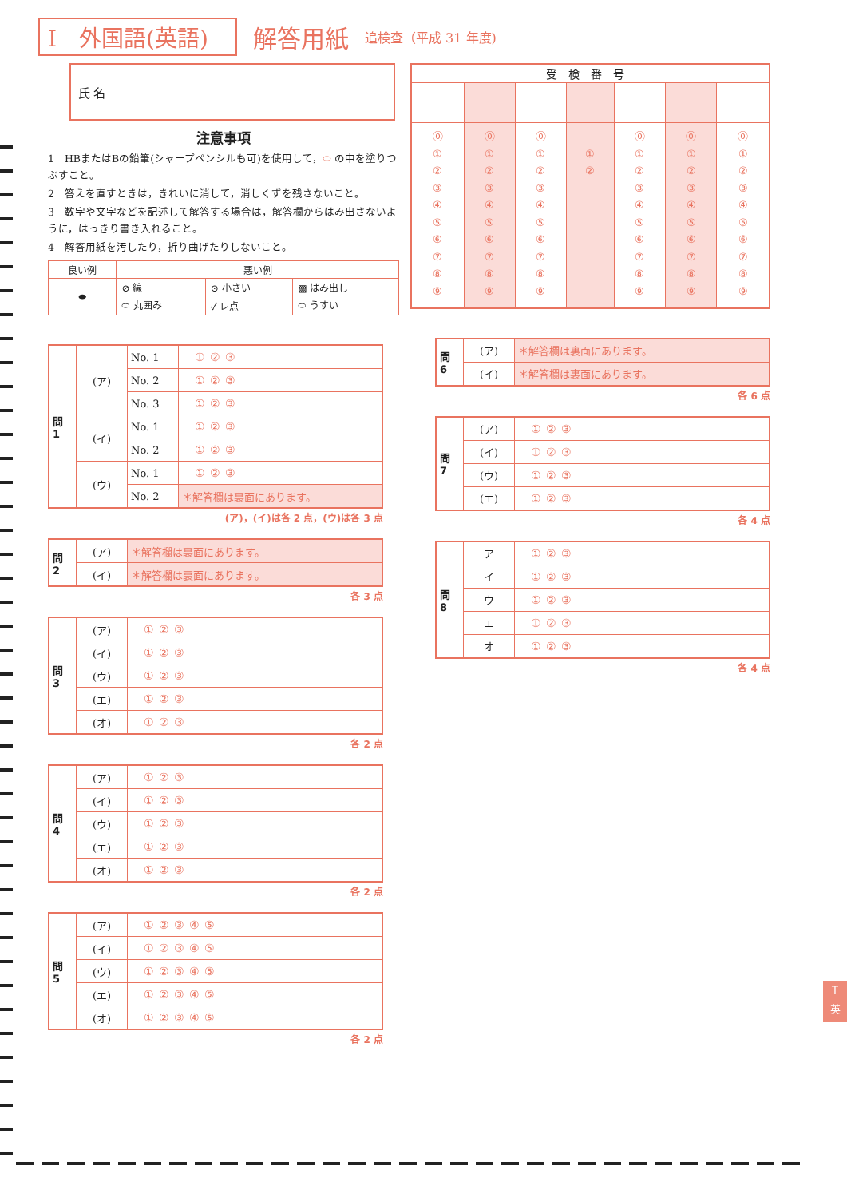I　外国語(英語) 解答用紙 追検査（平成 31 年度)
| 氏 名 | |
注意事項
1　HBまたはBの鉛筆(シャープペンシルも可)を使用して，⬭ の中を塗りつぶすこと。
2　答えを直すときは，きれいに消して，消しくずを残さないこと。
3　数字や文字などを記述して解答する場合は，解答欄からはみ出さないように，はっきり書き入れること。
4　解答用紙を汚したり，折り曲げたりしないこと。
| 良い例 | 悪い例 | | |
| --- | --- | --- | --- |
| ⬬ | ⊘ 線 | ⊙ 小さい | ▩ はみ出し |
| | ⬭ 丸囲み | ✓ レ点 | ⬭ うすい |
| 問 1 | (ア) | No. 1 | ①②③ |
| | | No. 2 | ①②③ |
| | | No. 3 | ①②③ |
| | (イ) | No. 1 | ①②③ |
| | | No. 2 | ①②③ |
| | (ウ) | No. 1 | ①②③ |
| | | No. 2 | ＊解答欄は裏面にあります。 |
(ア)，(イ)は各 2 点，(ウ)は各 3 点
| 問 2 | (ア) | ＊解答欄は裏面にあります。 |
| | (イ) | ＊解答欄は裏面にあります。 |
各 3 点
| 問 3 | (ア) | ①②③ |
| | (イ) | ①②③ |
| | (ウ) | ①②③ |
| | (エ) | ①②③ |
| | (オ) | ①②③ |
各 2 点
| 問 4 | (ア) | ①②③ |
| | (イ) | ①②③ |
| | (ウ) | ①②③ |
| | (エ) | ①②③ |
| | (オ) | ①②③ |
各 2 点
| 問 5 | (ア) | ①②③④⑤ |
| | (イ) | ①②③④⑤ |
| | (ウ) | ①②③④⑤ |
| | (エ) | ①②③④⑤ |
| | (オ) | ①②③④⑤ |
各 2 点
| 受検番号 | | | | | | |
| --- | --- | --- | --- | --- | --- | --- |
| ⓪ ① ② ③ ④ ⑤ ⑥ ⑦ ⑧ ⑨ | ⓪ ① ② ③ ④ ⑤ ⑥ ⑦ ⑧ ⑨ | ⓪ ① ② ③ ④ ⑤ ⑥ ⑦ ⑧ ⑨ | ① ② | ⓪ ① ② ③ ④ ⑤ ⑥ ⑦ ⑧ ⑨ | ⓪ ① ② ③ ④ ⑤ ⑥ ⑦ ⑧ ⑨ | ⓪ ① ② ③ ④ ⑤ ⑥ ⑦ ⑧ ⑨ |
| 問 6 | (ア) | ＊解答欄は裏面にあります。 |
| | (イ) | ＊解答欄は裏面にあります。 |
各 6 点
| 問 7 | (ア) | ①②③ |
| | (イ) | ①②③ |
| | (ウ) | ①②③ |
| | (エ) | ①②③ |
各 4 点
| 問 8 | ア | ①②③ |
| | イ | ①②③ |
| | ウ | ①②③ |
| | エ | ①②③ |
| | オ | ①②③ |
各 4 点
T
英